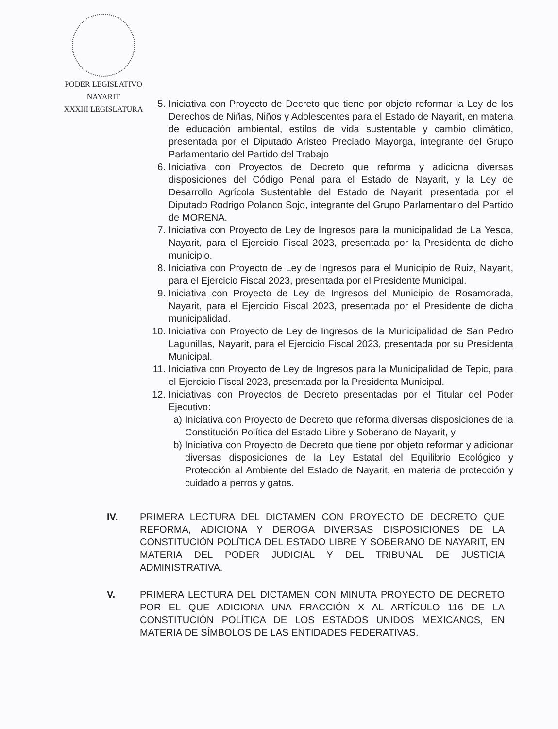PODER LEGISLATIVO
NAYARIT
XXXIII LEGISLATURA
5. Iniciativa con Proyecto de Decreto que tiene por objeto reformar la Ley de los Derechos de Niñas, Niños y Adolescentes para el Estado de Nayarit, en materia de educación ambiental, estilos de vida sustentable y cambio climático, presentada por el Diputado Aristeo Preciado Mayorga, integrante del Grupo Parlamentario del Partido del Trabajo
6. Iniciativa con Proyectos de Decreto que reforma y adiciona diversas disposiciones del Código Penal para el Estado de Nayarit, y la Ley de Desarrollo Agrícola Sustentable del Estado de Nayarit, presentada por el Diputado Rodrigo Polanco Sojo, integrante del Grupo Parlamentario del Partido de MORENA.
7. Iniciativa con Proyecto de Ley de Ingresos para la municipalidad de La Yesca, Nayarit, para el Ejercicio Fiscal 2023, presentada por la Presidenta de dicho municipio.
8. Iniciativa con Proyecto de Ley de Ingresos para el Municipio de Ruiz, Nayarit, para el Ejercicio Fiscal 2023, presentada por el Presidente Municipal.
9. Iniciativa con Proyecto de Ley de Ingresos del Municipio de Rosamorada, Nayarit, para el Ejercicio Fiscal 2023, presentada por el Presidente de dicha municipalidad.
10. Iniciativa con Proyecto de Ley de Ingresos de la Municipalidad de San Pedro Lagunillas, Nayarit, para el Ejercicio Fiscal 2023, presentada por su Presidenta Municipal.
11. Iniciativa con Proyecto de Ley de Ingresos para la Municipalidad de Tepic, para el Ejercicio Fiscal 2023, presentada por la Presidenta Municipal.
12. Iniciativas con Proyectos de Decreto presentadas por el Titular del Poder Ejecutivo:
a) Iniciativa con Proyecto de Decreto que reforma diversas disposiciones de la Constitución Política del Estado Libre y Soberano de Nayarit, y
b) Iniciativa con Proyecto de Decreto que tiene por objeto reformar y adicionar diversas disposiciones de la Ley Estatal del Equilibrio Ecológico y Protección al Ambiente del Estado de Nayarit, en materia de protección y cuidado a perros y gatos.
IV. PRIMERA LECTURA DEL DICTAMEN CON PROYECTO DE DECRETO QUE REFORMA, ADICIONA Y DEROGA DIVERSAS DISPOSICIONES DE LA CONSTITUCIÓN POLÍTICA DEL ESTADO LIBRE Y SOBERANO DE NAYARIT, EN MATERIA DEL PODER JUDICIAL Y DEL TRIBUNAL DE JUSTICIA ADMINISTRATIVA.
V. PRIMERA LECTURA DEL DICTAMEN CON MINUTA PROYECTO DE DECRETO POR EL QUE ADICIONA UNA FRACCIÓN X AL ARTÍCULO 116 DE LA CONSTITUCIÓN POLÍTICA DE LOS ESTADOS UNIDOS MEXICANOS, EN MATERIA DE SÍMBOLOS DE LAS ENTIDADES FEDERATIVAS.